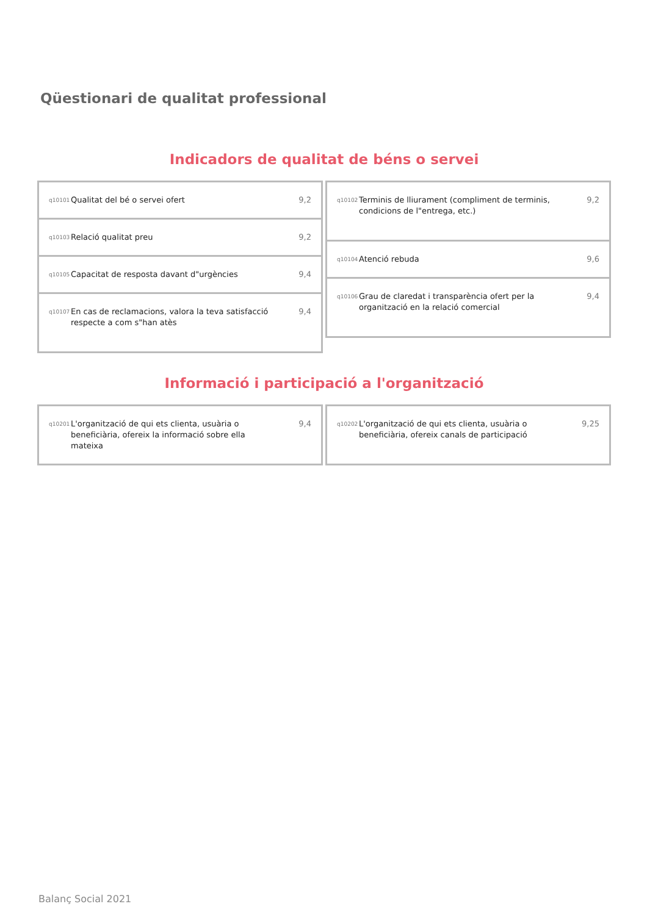Qüestionari de qualitat professional
Indicadors de qualitat de béns o servei
q10101 Qualitat del bé o servei ofert 9,2
q10103 Relació qualitat preu 9,2
q10105 Capacitat de resposta davant d"urgències 9,4
q10107 En cas de reclamacions, valora la teva satisfacció respecte a com s"han atès 9,4
q10102 Terminis de lliurament (compliment de terminis, condicions de l"entrega, etc.) 9,2
q10104 Atenció rebuda 9,6
q10106 Grau de claredat i transparència ofert per la organització en la relació comercial 9,4
Informació i participació a l'organització
q10201 L'organització de qui ets clienta, usuària o beneficiària, ofereix la informació sobre ella mateixa 9,4
q10202 L'organització de qui ets clienta, usuària o beneficiària, ofereix canals de participació 9,25
Balanç Social 2021